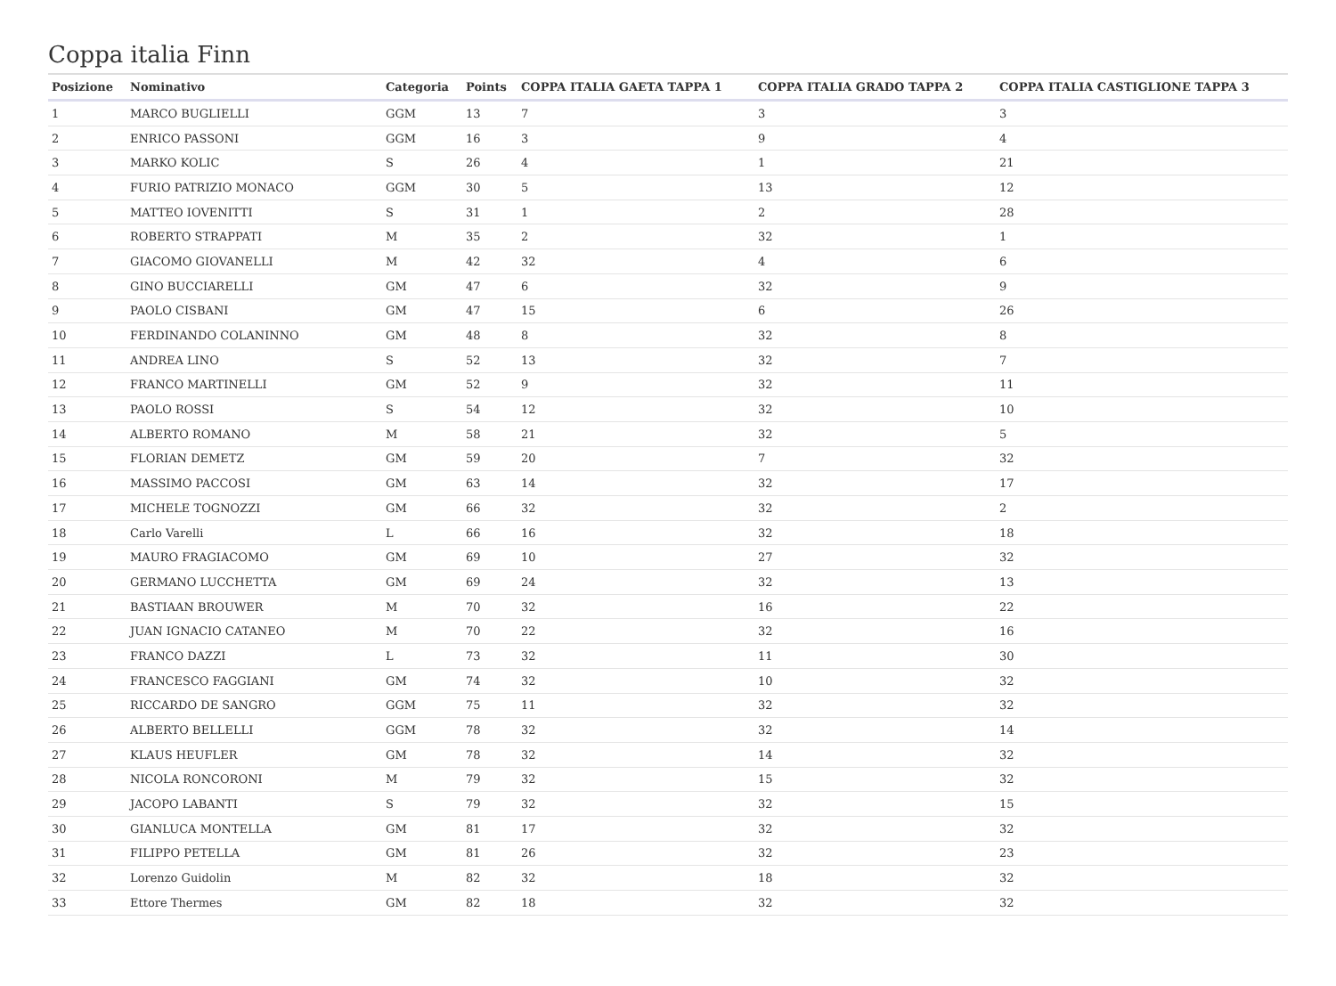Coppa italia Finn
| Posizione | Nominativo | Categoria | Points | COPPA ITALIA GAETA TAPPA 1 | COPPA ITALIA GRADO TAPPA 2 | COPPA ITALIA CASTIGLIONE TAPPA 3 |
| --- | --- | --- | --- | --- | --- | --- |
| 1 | MARCO BUGLIELLI | GGM | 13 | 7 | 3 | 3 |
| 2 | ENRICO PASSONI | GGM | 16 | 3 | 9 | 4 |
| 3 | MARKO KOLIC | S | 26 | 4 | 1 | 21 |
| 4 | FURIO PATRIZIO MONACO | GGM | 30 | 5 | 13 | 12 |
| 5 | MATTEO IOVENITTI | S | 31 | 1 | 2 | 28 |
| 6 | ROBERTO STRAPPATI | M | 35 | 2 | 32 | 1 |
| 7 | GIACOMO GIOVANELLI | M | 42 | 32 | 4 | 6 |
| 8 | GINO BUCCIARELLI | GM | 47 | 6 | 32 | 9 |
| 9 | PAOLO CISBANI | GM | 47 | 15 | 6 | 26 |
| 10 | FERDINANDO COLANINNO | GM | 48 | 8 | 32 | 8 |
| 11 | ANDREA LINO | S | 52 | 13 | 32 | 7 |
| 12 | FRANCO MARTINELLI | GM | 52 | 9 | 32 | 11 |
| 13 | PAOLO ROSSI | S | 54 | 12 | 32 | 10 |
| 14 | ALBERTO ROMANO | M | 58 | 21 | 32 | 5 |
| 15 | FLORIAN DEMETZ | GM | 59 | 20 | 7 | 32 |
| 16 | MASSIMO PACCOSI | GM | 63 | 14 | 32 | 17 |
| 17 | MICHELE TOGNOZZI | GM | 66 | 32 | 32 | 2 |
| 18 | Carlo Varelli | L | 66 | 16 | 32 | 18 |
| 19 | MAURO FRAGIACOMO | GM | 69 | 10 | 27 | 32 |
| 20 | GERMANO LUCCHETTA | GM | 69 | 24 | 32 | 13 |
| 21 | BASTIAAN BROUWER | M | 70 | 32 | 16 | 22 |
| 22 | JUAN IGNACIO CATANEO | M | 70 | 22 | 32 | 16 |
| 23 | FRANCO DAZZI | L | 73 | 32 | 11 | 30 |
| 24 | FRANCESCO FAGGIANI | GM | 74 | 32 | 10 | 32 |
| 25 | RICCARDO DE SANGRO | GGM | 75 | 11 | 32 | 32 |
| 26 | ALBERTO BELLELLI | GGM | 78 | 32 | 32 | 14 |
| 27 | KLAUS HEUFLER | GM | 78 | 32 | 14 | 32 |
| 28 | NICOLA RONCORONI | M | 79 | 32 | 15 | 32 |
| 29 | JACOPO LABANTI | S | 79 | 32 | 32 | 15 |
| 30 | GIANLUCA MONTELLA | GM | 81 | 17 | 32 | 32 |
| 31 | FILIPPO PETELLA | GM | 81 | 26 | 32 | 23 |
| 32 | Lorenzo Guidolin | M | 82 | 32 | 18 | 32 |
| 33 | Ettore Thermes | GM | 82 | 18 | 32 | 32 |